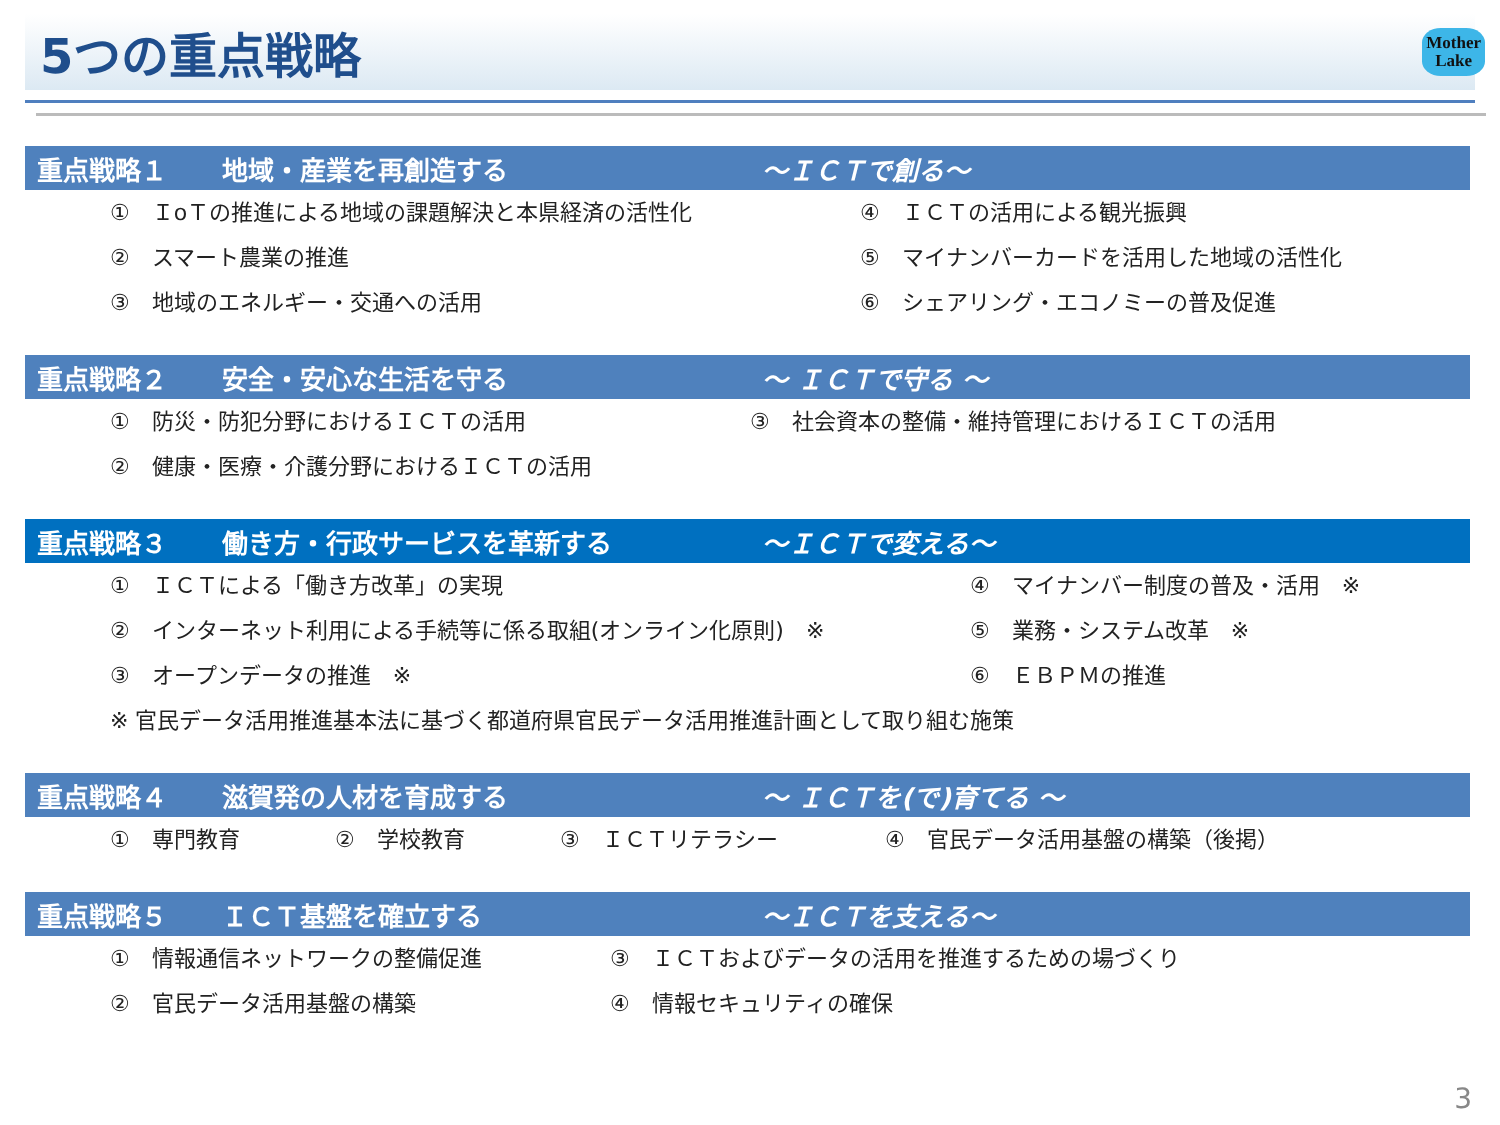5つの重点戦略
Mother
Lake
重点戦略１ 地域・産業を再創造する ～ＩＣＴで創る～
①　ＩoＴの推進による地域の課題解決と本県経済の活性化
④　ＩＣＴの活用による観光振興
②　スマート農業の推進
⑤　マイナンバーカードを活用した地域の活性化
③　地域のエネルギー・交通への活用
⑥　シェアリング・エコノミーの普及促進
重点戦略２ 安全・安心な生活を守る ～ ＩＣＴで守る ～
①　防災・防犯分野におけるＩＣＴの活用
③　社会資本の整備・維持管理におけるＩＣＴの活用
②　健康・医療・介護分野におけるＩＣＴの活用
重点戦略３ 働き方・行政サービスを革新する ～ＩＣＴで変える～
①　ＩＣＴによる「働き方改革」の実現
④　マイナンバー制度の普及・活用　※
②　インターネット利用による手続等に係る取組(オンライン化原則)　※
⑤　業務・システム改革　※
③　オープンデータの推進　※
⑥　ＥＢＰＭの推進
※ 官民データ活用推進基本法に基づく都道府県官民データ活用推進計画として取り組む施策
重点戦略４ 滋賀発の人材を育成する ～ ＩＣＴを(で)育てる ～
①　専門教育
②　学校教育
③　ＩＣＴリテラシー
④　官民データ活用基盤の構築（後掲）
重点戦略５ ＩＣＴ基盤を確立する ～ＩＣＴを支える～
①　情報通信ネットワークの整備促進
③　ＩＣＴおよびデータの活用を推進するための場づくり
②　官民データ活用基盤の構築
④　情報セキュリティの確保
3